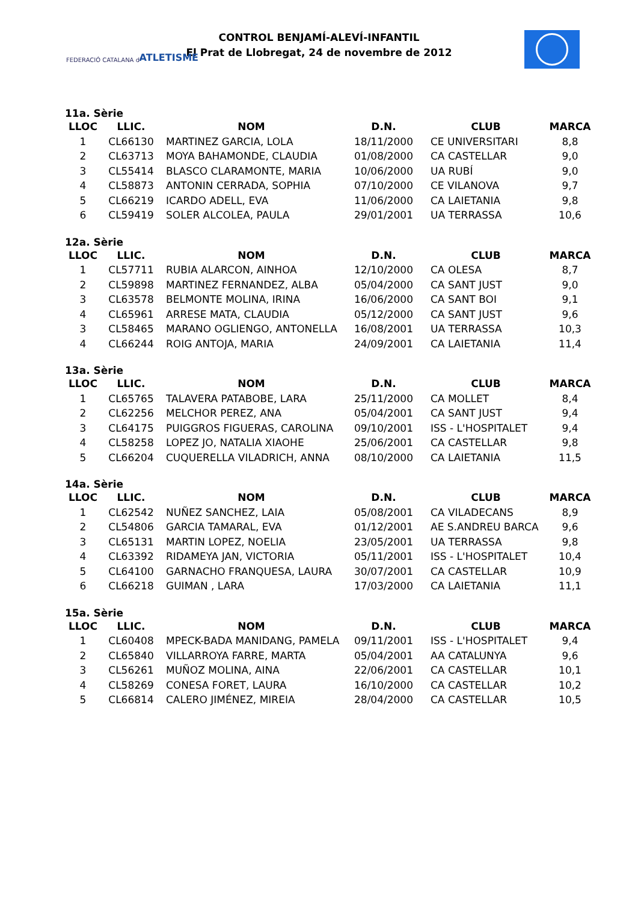FEDERACIÓ CATALANA d' ATLETISME
CONTROL BENJAMÍ-ALEVÍ-INFANTIL
El Prat de Llobregat, 24 de novembre de 2012
11a. Sèrie
| LLOC | LLIC. | NOM | D.N. | CLUB | MARCA |
| --- | --- | --- | --- | --- | --- |
| 1 | CL66130 | MARTINEZ GARCIA, LOLA | 18/11/2000 | CE UNIVERSITARI | 8,8 |
| 2 | CL63713 | MOYA BAHAMONDE, CLAUDIA | 01/08/2000 | CA CASTELLAR | 9,0 |
| 3 | CL55414 | BLASCO CLARAMONTE, MARIA | 10/06/2000 | UA RUBÍ | 9,0 |
| 4 | CL58873 | ANTONIN CERRADA, SOPHIA | 07/10/2000 | CE VILANOVA | 9,7 |
| 5 | CL66219 | ICARDO ADELL, EVA | 11/06/2000 | CA LAIETANIA | 9,8 |
| 6 | CL59419 | SOLER ALCOLEA, PAULA | 29/01/2001 | UA TERRASSA | 10,6 |
12a. Sèrie
| LLOC | LLIC. | NOM | D.N. | CLUB | MARCA |
| --- | --- | --- | --- | --- | --- |
| 1 | CL57711 | RUBIA ALARCON, AINHOA | 12/10/2000 | CA OLESA | 8,7 |
| 2 | CL59898 | MARTINEZ FERNANDEZ, ALBA | 05/04/2000 | CA SANT JUST | 9,0 |
| 3 | CL63578 | BELMONTE MOLINA, IRINA | 16/06/2000 | CA SANT BOI | 9,1 |
| 4 | CL65961 | ARRESE MATA, CLAUDIA | 05/12/2000 | CA SANT JUST | 9,6 |
| 3 | CL58465 | MARANO OGLIENGO, ANTONELLA | 16/08/2001 | UA TERRASSA | 10,3 |
| 4 | CL66244 | ROIG ANTOJA, MARIA | 24/09/2001 | CA LAIETANIA | 11,4 |
13a. Sèrie
| LLOC | LLIC. | NOM | D.N. | CLUB | MARCA |
| --- | --- | --- | --- | --- | --- |
| 1 | CL65765 | TALAVERA PATABOBE, LARA | 25/11/2000 | CA MOLLET | 8,4 |
| 2 | CL62256 | MELCHOR PEREZ, ANA | 05/04/2001 | CA SANT JUST | 9,4 |
| 3 | CL64175 | PUIGGROS FIGUERAS, CAROLINA | 09/10/2001 | ISS - L'HOSPITALET | 9,4 |
| 4 | CL58258 | LOPEZ JO, NATALIA XIAOHE | 25/06/2001 | CA CASTELLAR | 9,8 |
| 5 | CL66204 | CUQUERELLA VILADRICH, ANNA | 08/10/2000 | CA LAIETANIA | 11,5 |
14a. Sèrie
| LLOC | LLIC. | NOM | D.N. | CLUB | MARCA |
| --- | --- | --- | --- | --- | --- |
| 1 | CL62542 | NUÑEZ SANCHEZ, LAIA | 05/08/2001 | CA VILADECANS | 8,9 |
| 2 | CL54806 | GARCIA TAMARAL, EVA | 01/12/2001 | AE S.ANDREU BARCA | 9,6 |
| 3 | CL65131 | MARTIN LOPEZ, NOELIA | 23/05/2001 | UA TERRASSA | 9,8 |
| 4 | CL63392 | RIDAMEYA JAN, VICTORIA | 05/11/2001 | ISS - L'HOSPITALET | 10,4 |
| 5 | CL64100 | GARNACHO FRANQUESA, LAURA | 30/07/2001 | CA CASTELLAR | 10,9 |
| 6 | CL66218 | GUIMAN , LARA | 17/03/2000 | CA LAIETANIA | 11,1 |
15a. Sèrie
| LLOC | LLIC. | NOM | D.N. | CLUB | MARCA |
| --- | --- | --- | --- | --- | --- |
| 1 | CL60408 | MPECK-BADA MANIDANG, PAMELA | 09/11/2001 | ISS - L'HOSPITALET | 9,4 |
| 2 | CL65840 | VILLARROYA FARRE, MARTA | 05/04/2001 | AA CATALUNYA | 9,6 |
| 3 | CL56261 | MUÑOZ MOLINA, AINA | 22/06/2001 | CA CASTELLAR | 10,1 |
| 4 | CL58269 | CONESA FORET, LAURA | 16/10/2000 | CA CASTELLAR | 10,2 |
| 5 | CL66814 | CALERO JIMÉNEZ, MIREIA | 28/04/2000 | CA CASTELLAR | 10,5 |